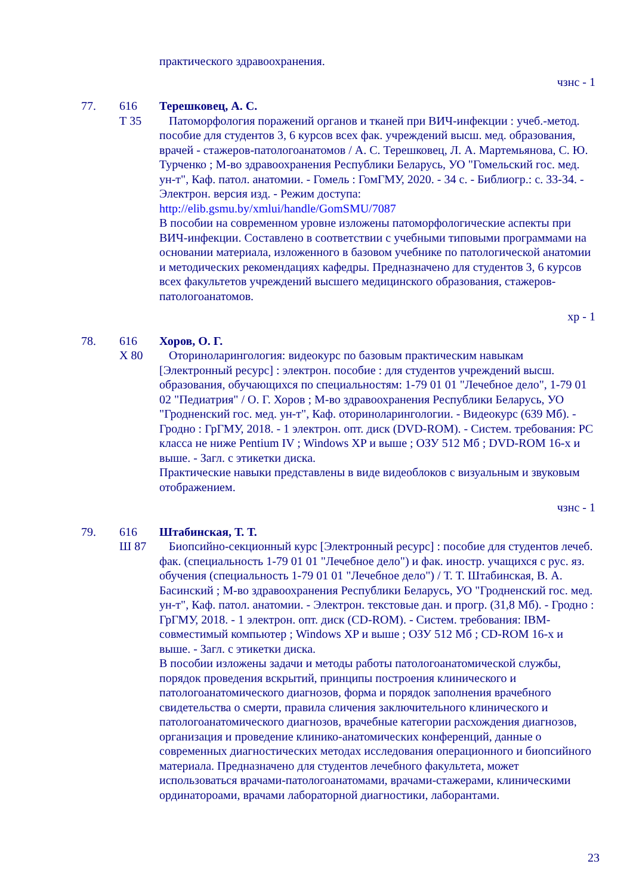практического здравоохранения.
чзнс - 1
77. 616
Т 35
Терешковец, А. С.
Патоморфология поражений органов и тканей при ВИЧ-инфекции : учеб.-метод. пособие для студентов 3, 6 курсов всех фак. учреждений высш. мед. образования, врачей - стажеров-патологоанатомов / А. С. Терешковец, Л. А. Мартемьянова, С. Ю. Турченко ; М-во здравоохранения Республики Беларусь, УО "Гомельский гос. мед. ун-т", Каф. патол. анатомии. - Гомель : ГомГМУ, 2020. - 34 с. - Библиогр.: с. 33-34. - Электрон. версия изд. - Режим доступа: http://elib.gsmu.by/xmlui/handle/GomSMU/7087
В пособии на современном уровне изложены патоморфологические аспекты при ВИЧ-инфекции. Составлено в соответствии с учебными типовыми программами на основании материала, изложенного в базовом учебнике по патологической анатомии и методических рекомендациях кафедры. Предназначено для студентов 3, 6 курсов всех факультетов учреждений высшего медицинского образования, стажеров-патологоанатомов.
хр - 1
78. 616
Х 80
Хоров, О. Г.
Оториноларингология: видеокурс по базовым практическим навыкам [Электронный ресурс] : электрон. пособие : для студентов учреждений высш. образования, обучающихся по специальностям: 1-79 01 01 "Лечебное дело", 1-79 01 02 "Педиатрия" / О. Г. Хоров ; М-во здравоохранения Республики Беларусь, УО "Гродненский гос. мед. ун-т", Каф. оториноларингологии. - Видеокурс (639 Мб). - Гродно : ГрГМУ, 2018. - 1 электрон. опт. диск (DVD-ROM). - Систем. требования: PC класса не ниже Pentium IV ; Windows XP и выше ; ОЗУ 512 Мб ; DVD-ROM 16-x и выше. - Загл. с этикетки диска.
Практические навыки представлены в виде видеоблоков с визуальным и звуковым отображением.
чзнс - 1
79. 616
Ш 87
Штабинская, Т. Т.
Биопсийно-секционный курс [Электронный ресурс] : пособие для студентов лечеб. фак. (специальность 1-79 01 01 "Лечебное дело") и фак. иностр. учащихся с рус. яз. обучения (специальность 1-79 01 01 "Лечебное дело") / Т. Т. Штабинская, В. А. Басинский ; М-во здравоохранения Республики Беларусь, УО "Гродненский гос. мед. ун-т", Каф. патол. анатомии. - Электрон. текстовые дан. и прогр. (31,8 Мб). - Гродно : ГрГМУ, 2018. - 1 электрон. опт. диск (CD-ROM). - Систем. требования: IBM-совместимый компьютер ; Windows XP и выше ; ОЗУ 512 Мб ; CD-ROM 16-x и выше. - Загл. с этикетки диска.
В пособии изложены задачи и методы работы патологоанатомической службы, порядок проведения вскрытий, принципы построения клинического и патологоанатомического диагнозов, форма и порядок заполнения врачебного свидетельства о смерти, правила сличения заключительного клинического и патологоанатомического диагнозов, врачебные категории расхождения диагнозов, организация и проведение клинико-анатомических конференций, данные о современных диагностических методах исследования операционного и биопсийного материала. Предназначено для студентов лечебного факультета, может использоваться врачами-патологоанатомами, врачами-стажерами, клиническими ординатороами, врачами лабораторной диагностики, лаборантами.
23